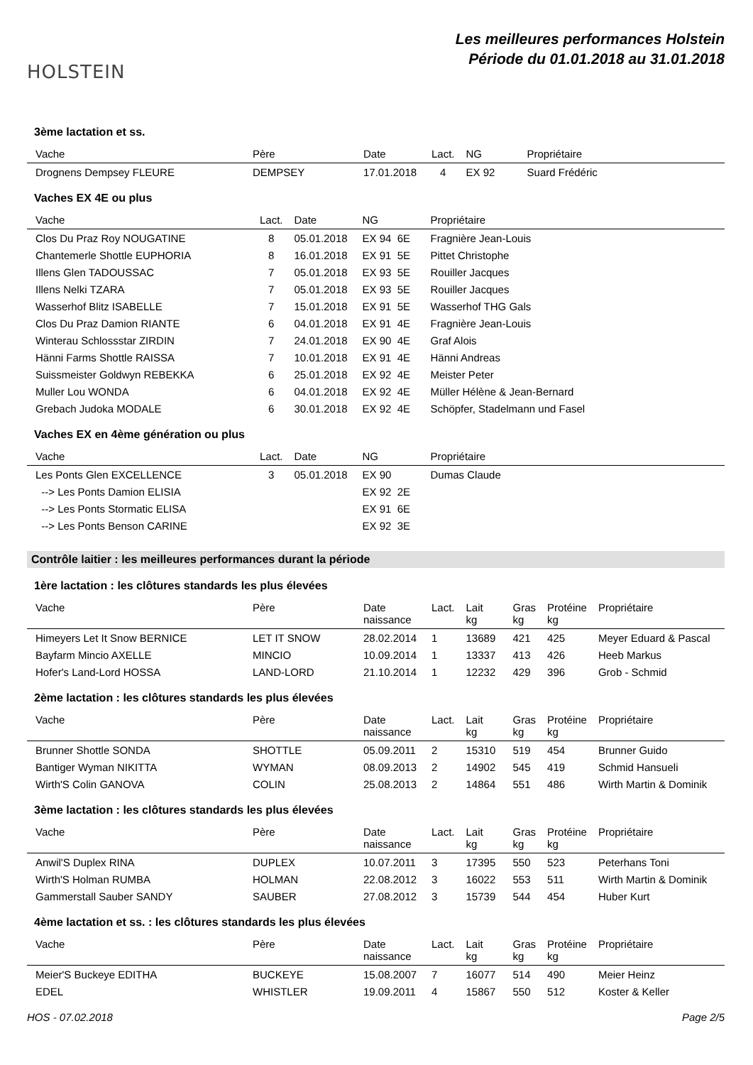HOLSTEIN
Les meilleures performances Holstein
Période du 01.01.2018 au 31.01.2018
3ème lactation et ss.
| Vache | Père | Date | Lact. | NG | Propriétaire |
| --- | --- | --- | --- | --- | --- |
| Drognens Dempsey FLEURE | DEMPSEY | 17.01.2018 | 4 | EX 92 | Suard Frédéric |
Vaches EX 4E ou plus
| Vache | Lact. | Date | NG | Propriétaire |
| --- | --- | --- | --- | --- |
| Clos Du Praz Roy NOUGATINE | 8 | 05.01.2018 | EX 94 6E | Fragnière Jean-Louis |
| Chantemerle Shottle EUPHORIA | 8 | 16.01.2018 | EX 91 5E | Pittet Christophe |
| Illens Glen TADOUSSAC | 7 | 05.01.2018 | EX 93 5E | Rouiller Jacques |
| Illens Nelki TZARA | 7 | 05.01.2018 | EX 93 5E | Rouiller Jacques |
| Wasserhof Blitz ISABELLE | 7 | 15.01.2018 | EX 91 5E | Wasserhof THG Gals |
| Clos Du Praz Damion RIANTE | 6 | 04.01.2018 | EX 91 4E | Fragnière Jean-Louis |
| Winterau Schlossstar ZIRDIN | 7 | 24.01.2018 | EX 90 4E | Graf Alois |
| Hänni Farms Shottle RAISSA | 7 | 10.01.2018 | EX 91 4E | Hänni Andreas |
| Suissmeister Goldwyn REBEKKA | 6 | 25.01.2018 | EX 92 4E | Meister Peter |
| Muller Lou WONDA | 6 | 04.01.2018 | EX 92 4E | Müller Hélène & Jean-Bernard |
| Grebach Judoka MODALE | 6 | 30.01.2018 | EX 92 4E | Schöpfer, Stadelmann und Fasel |
Vaches EX en 4ème génération ou plus
| Vache | Lact. | Date | NG | Propriétaire |
| --- | --- | --- | --- | --- |
| Les Ponts Glen EXCELLENCE | 3 | 05.01.2018 | EX 90 | Dumas Claude |
| --> Les Ponts Damion ELISIA | | | EX 92 2E | |
| --> Les Ponts Stormatic ELISA | | | EX 91 6E | |
| --> Les Ponts Benson CARINE | | | EX 92 3E | |
Contrôle laitier : les meilleures performances durant la période
1ère lactation : les clôtures standards les plus élevées
| Vache | Père | Date naissance | Lact. | Lait kg | Gras kg | Protéine kg | Propriétaire |
| --- | --- | --- | --- | --- | --- | --- | --- |
| Himeyers Let It Snow BERNICE | LET IT SNOW | 28.02.2014 | 1 | 13689 | 421 | 425 | Meyer Eduard & Pascal |
| Bayfarm Mincio AXELLE | MINCIO | 10.09.2014 | 1 | 13337 | 413 | 426 | Heeb Markus |
| Hofer's Land-Lord HOSSA | LAND-LORD | 21.10.2014 | 1 | 12232 | 429 | 396 | Grob - Schmid |
2ème lactation : les clôtures standards les plus élevées
| Vache | Père | Date naissance | Lact. | Lait kg | Gras kg | Protéine kg | Propriétaire |
| --- | --- | --- | --- | --- | --- | --- | --- |
| Brunner Shottle SONDA | SHOTTLE | 05.09.2011 | 2 | 15310 | 519 | 454 | Brunner Guido |
| Bantiger Wyman NIKITTA | WYMAN | 08.09.2013 | 2 | 14902 | 545 | 419 | Schmid Hansueli |
| Wirth'S Colin GANOVA | COLIN | 25.08.2013 | 2 | 14864 | 551 | 486 | Wirth Martin & Dominik |
3ème lactation : les clôtures standards les plus élevées
| Vache | Père | Date naissance | Lact. | Lait kg | Gras kg | Protéine kg | Propriétaire |
| --- | --- | --- | --- | --- | --- | --- | --- |
| Anwil'S Duplex RINA | DUPLEX | 10.07.2011 | 3 | 17395 | 550 | 523 | Peterhans Toni |
| Wirth'S Holman RUMBA | HOLMAN | 22.08.2012 | 3 | 16022 | 553 | 511 | Wirth Martin & Dominik |
| Gammerstall Sauber SANDY | SAUBER | 27.08.2012 | 3 | 15739 | 544 | 454 | Huber Kurt |
4ème lactation et ss. : les clôtures standards les plus élevées
| Vache | Père | Date naissance | Lact. | Lait kg | Gras kg | Protéine kg | Propriétaire |
| --- | --- | --- | --- | --- | --- | --- | --- |
| Meier'S Buckeye EDITHA | BUCKEYE | 15.08.2007 | 7 | 16077 | 514 | 490 | Meier Heinz |
| EDEL | WHISTLER | 19.09.2011 | 4 | 15867 | 550 | 512 | Koster & Keller |
HOS - 07.02.2018 Page 2/5